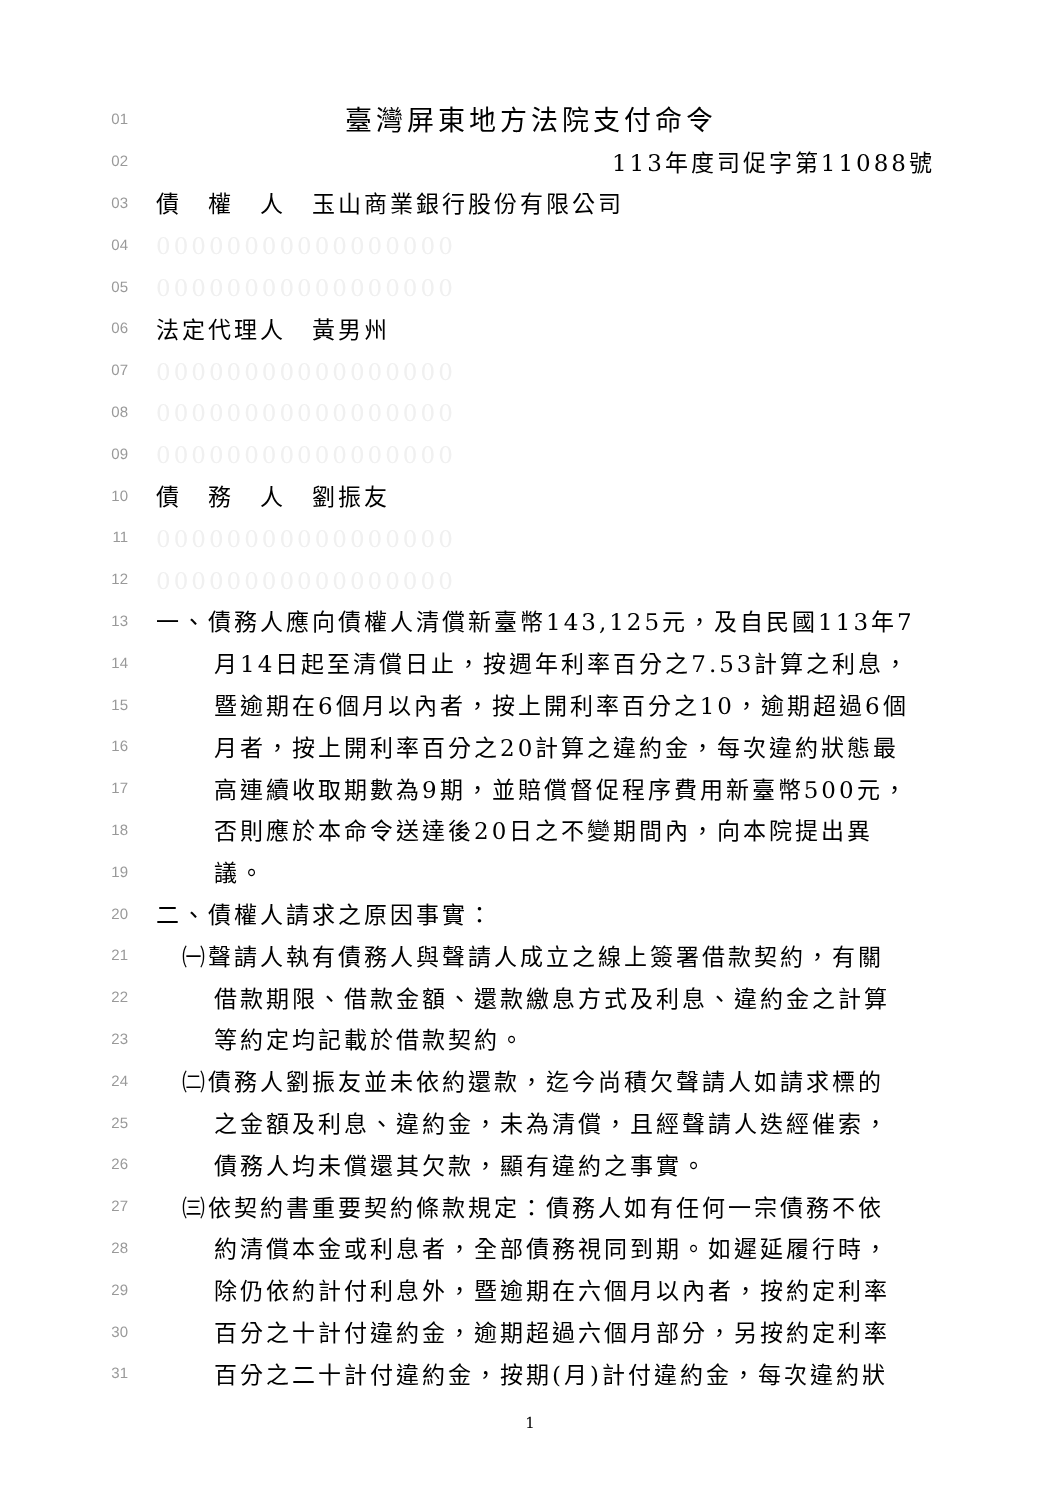01 臺灣屏東地方法院支付命令
02 113年度司促字第11088號
03　債　權　人　玉山商業銀行股份有限公司
04　00000000000000000
05　00000000000000000
06　法定代理人　黃男州
07　00000000000000000
08　00000000000000000
09　00000000000000000
10　債　務　人　劉振友
11　00000000000000000
12　00000000000000000
13　一、債務人應向債權人清償新臺幣143,125元，及自民國113年7
14　月14日起至清償日止，按週年利率百分之7.53計算之利息，
15　暨逾期在6個月以內者，按上開利率百分之10，逾期超過6個
16　月者，按上開利率百分之20計算之違約金，每次違約狀態最
17　高連續收取期數為9期，並賠償督促程序費用新臺幣500元，
18　否則應於本命令送達後20日之不變期間內，向本院提出異
19　議。
20　二、債權人請求之原因事實：
21　㈠聲請人執有債務人與聲請人成立之線上簽署借款契約，有關
22　借款期限、借款金額、還款繳息方式及利息、違約金之計算
23　等約定均記載於借款契約。
24　㈡債務人劉振友並未依約還款，迄今尚積欠聲請人如請求標的
25　之金額及利息、違約金，未為清償，且經聲請人迭經催索，
26　債務人均未償還其欠款，顯有違約之事實。
27　㈢依契約書重要契約條款規定：債務人如有任何一宗債務不依
28　約清償本金或利息者，全部債務視同到期。如遲延履行時，
29　除仍依約計付利息外，暨逾期在六個月以內者，按約定利率
30　百分之十計付違約金，逾期超過六個月部分，另按約定利率
31　百分之二十計付違約金，按期(月)計付違約金，每次違約狀
1